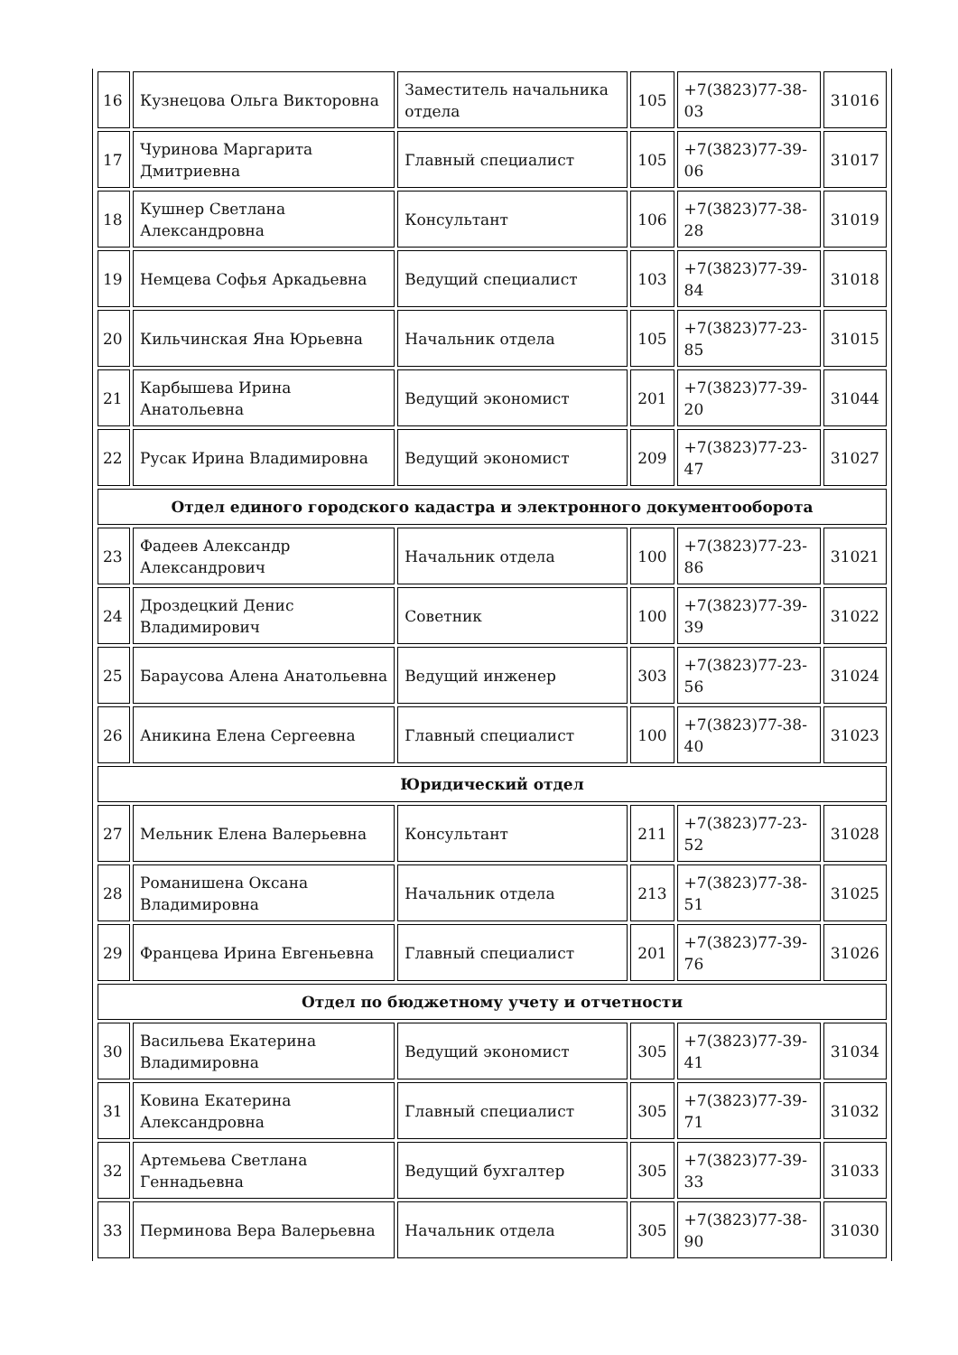| 16 | Кузнецова Ольга Викторовна | Заместитель начальника отдела | 105 | +7(3823)77-38-03 | 31016 |
| 17 | Чуринова Маргарита Дмитриевна | Главный специалист | 105 | +7(3823)77-39-06 | 31017 |
| 18 | Кушнер Светлана Александровна | Консультант | 106 | +7(3823)77-38-28 | 31019 |
| 19 | Немцева Софья Аркадьевна | Ведущий специалист | 103 | +7(3823)77-39-84 | 31018 |
| 20 | Кильчинская Яна Юрьевна | Начальник отдела | 105 | +7(3823)77-23-85 | 31015 |
| 21 | Карбышева Ирина Анатольевна | Ведущий экономист | 201 | +7(3823)77-39-20 | 31044 |
| 22 | Русак Ирина Владимировна | Ведущий экономист | 209 | +7(3823)77-23-47 | 31027 |
| Отдел единого городского кадастра и электронного документооборота | | | | | |
| 23 | Фадеев Александр Александрович | Начальник отдела | 100 | +7(3823)77-23-86 | 31021 |
| 24 | Дроздецкий Денис Владимирович | Советник | 100 | +7(3823)77-39-39 | 31022 |
| 25 | Бараусова Алена Анатольевна | Ведущий инженер | 303 | +7(3823)77-23-56 | 31024 |
| 26 | Аникина Елена Сергеевна | Главный специалист | 100 | +7(3823)77-38-40 | 31023 |
| Юридический отдел | | | | | |
| 27 | Мельник Елена Валерьевна | Консультант | 211 | +7(3823)77-23-52 | 31028 |
| 28 | Романишена Оксана Владимировна | Начальник отдела | 213 | +7(3823)77-38-51 | 31025 |
| 29 | Францева Ирина Евгеньевна | Главный специалист | 201 | +7(3823)77-39-76 | 31026 |
| Отдел по бюджетному учету и отчетности | | | | | |
| 30 | Васильева Екатерина Владимировна | Ведущий экономист | 305 | +7(3823)77-39-41 | 31034 |
| 31 | Ковина Екатерина Александровна | Главный специалист | 305 | +7(3823)77-39-71 | 31032 |
| 32 | Артемьева Светлана Геннадьевна | Ведущий бухгалтер | 305 | +7(3823)77-39-33 | 31033 |
| 33 | Перминова Вера Валерьевна | Начальник отдела | 305 | +7(3823)77-38-90 | 31030 |